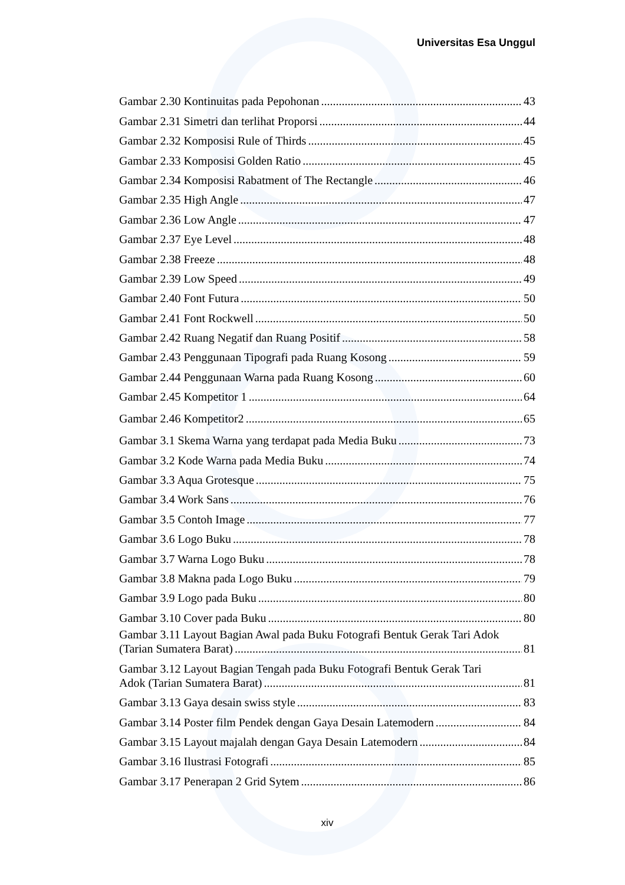Universitas Esa Unggul
Gambar 2.30 Kontinuitas pada Pepohonan 43
Gambar 2.31 Simetri dan terlihat Proporsi 44
Gambar 2.32 Komposisi Rule of Thirds 45
Gambar 2.33 Komposisi Golden Ratio 45
Gambar 2.34 Komposisi Rabatment of The Rectangle 46
Gambar 2.35 High Angle 47
Gambar 2.36 Low Angle 47
Gambar 2.37 Eye Level 48
Gambar 2.38 Freeze 48
Gambar 2.39 Low Speed 49
Gambar 2.40 Font Futura 50
Gambar 2.41 Font Rockwell 50
Gambar 2.42 Ruang Negatif dan Ruang Positif 58
Gambar 2.43 Penggunaan Tipografi pada Ruang Kosong 59
Gambar 2.44 Penggunaan Warna pada Ruang Kosong 60
Gambar 2.45 Kompetitor 1 64
Gambar 2.46 Kompetitor2 65
Gambar 3.1 Skema Warna yang terdapat pada Media Buku 73
Gambar 3.2 Kode Warna pada Media Buku 74
Gambar 3.3 Aqua Grotesque 75
Gambar 3.4 Work Sans 76
Gambar 3.5 Contoh Image 77
Gambar 3.6 Logo Buku 78
Gambar 3.7 Warna Logo Buku 78
Gambar 3.8 Makna pada Logo Buku 79
Gambar 3.9 Logo pada Buku 80
Gambar 3.10 Cover pada Buku 80
Gambar 3.11 Layout Bagian Awal pada Buku Fotografi Bentuk Gerak Tari Adok
(Tarian Sumatera Barat) 81
Gambar 3.12 Layout Bagian Tengah pada Buku Fotografi Bentuk Gerak Tari
Adok (Tarian Sumatera Barat) 81
Gambar 3.13 Gaya desain swiss style 83
Gambar 3.14 Poster film Pendek dengan Gaya Desain Latemodern 84
Gambar 3.15 Layout majalah dengan Gaya Desain Latemodern 84
Gambar 3.16 Ilustrasi Fotografi 85
Gambar 3.17 Penerapan 2 Grid Sytem 86
xiv